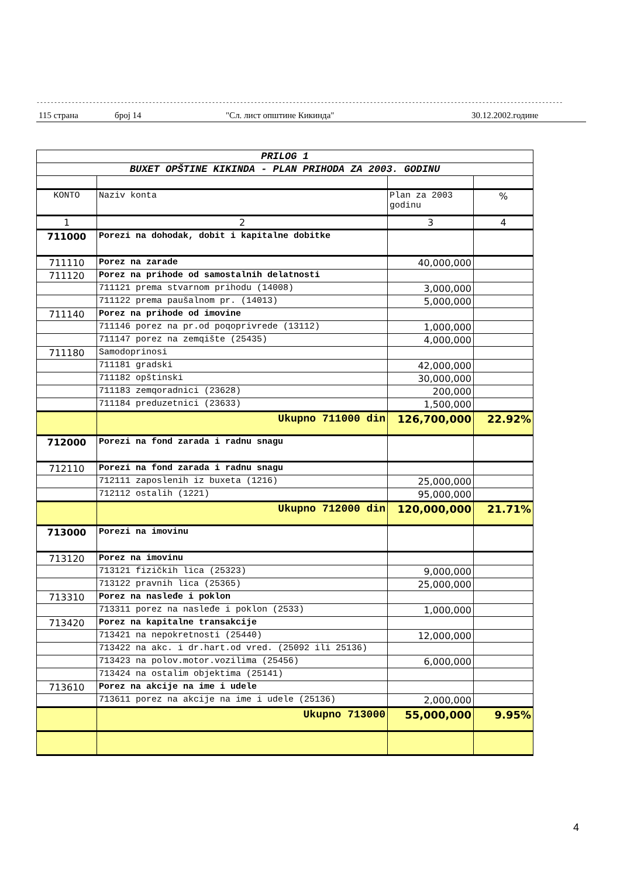------------------------------------------------------------------------------------------------------------------------------------------------------------------------
115 страна број 14 "Сл. лист општине Кикинда" 30.12.2002.године
| PRILOG 1 | | | |
| BUXET OPŠTINE KIKINDA - PLAN PRIHODA ZA 2003. GODINU | | | |
| KONTO | Naziv konta | Plan za 2003 godinu | % |
| 1 | 2 | 3 | 4 |
| 711000 | Porezi na dohodak, dobit i kapitalne dobitke | | |
| 711110 | Porez na zarade | 40,000,000 | |
| 711120 | Porez na prihode od samostalnih delatnosti | | |
| | 711121 prema stvarnom prihodu (14008) | 3,000,000 | |
| | 711122 prema paušalnom pr. (14013) | 5,000,000 | |
| 711140 | Porez na prihode od imovine | | |
| | 711146 porez na pr.od poqoprivrede (13112) | 1,000,000 | |
| | 711147 porez na zemqište (25435) | 4,000,000 | |
| 711180 | Samodoprinosi | | |
| | 711181 gradski | 42,000,000 | |
| | 711182 opštinski | 30,000,000 | |
| | 711183 zemqoradnici (23628) | 200,000 | |
| | 711184 preduzetnici (23633) | 1,500,000 | |
| | Ukupno 711000 din | 126,700,000 | 22.92% |
| 712000 | Porezi na fond zarada i radnu snagu | | |
| 712110 | Porezi na fond zarada i radnu snagu | | |
| | 712111 zaposlenih iz buxeta (1216) | 25,000,000 | |
| | 712112 ostalih (1221) | 95,000,000 | |
| | Ukupno 712000 din | 120,000,000 | 21.71% |
| 713000 | Porezi na imovinu | | |
| 713120 | Porez na imovinu | | |
| | 713121 fizičkih lica (25323) | 9,000,000 | |
| | 713122 pravnih lica (25365) | 25,000,000 | |
| 713310 | Porez na nasleđe i poklon | | |
| | 713311 porez na nasleđe i poklon (2533) | 1,000,000 | |
| 713420 | Porez na kapitalne transakcije | | |
| | 713421 na nepokretnosti (25440) | 12,000,000 | |
| | 713422 na akc. i dr.hart.od vred. (25092 ili 25136) | | |
| | 713423 na polov.motor.vozilima (25456) | 6,000,000 | |
| | 713424 na ostalim objektima (25141) | | |
| 713610 | Porez na akcije na ime i udele | | |
| | 713611 porez na akcije na ime i udele (25136) | 2,000,000 | |
| | Ukupno 713000 | 55,000,000 | 9.95% |
4